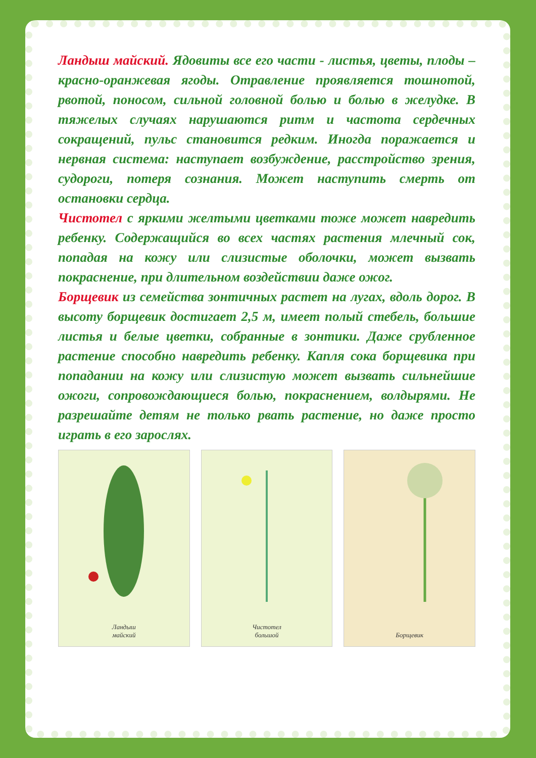Ландыш майский. Ядовиты все его части - листья, цветы, плоды – красно-оранжевая ягоды. Отравление проявляется тошнотой, рвотой, поносом, сильной головной болью и болью в желудке. В тяжелых случаях нарушаются ритм и частота сердечных сокращений, пульс становится редким. Иногда поражается и нервная система: наступает возбуждение, расстройство зрения, судороги, потеря сознания. Может наступить смерть от остановки сердца.
Чистотел с яркими желтыми цветками тоже может навредить ребенку. Содержащийся во всех частях растения млечный сок, попадая на кожу или слизистые оболочки, может вызвать покраснение, при длительном воздействии даже ожог.
Борщевик из семейства зонтичных растет на лугах, вдоль дорог. В высоту борщевик достигает 2,5 м, имеет полый стебель, большие листья и белые цветки, собранные в зонтики. Даже срубленное растение способно навредить ребенку. Капля сока борщевика при попадании на кожу или слизистую может вызвать сильнейшие ожоги, сопровождающиеся болью, покраснением, волдырями. Не разрешайте детям не только рвать растение, но даже просто играть в его зарослях.
Ландыш
майский
Чистотел
большой
Борщевик